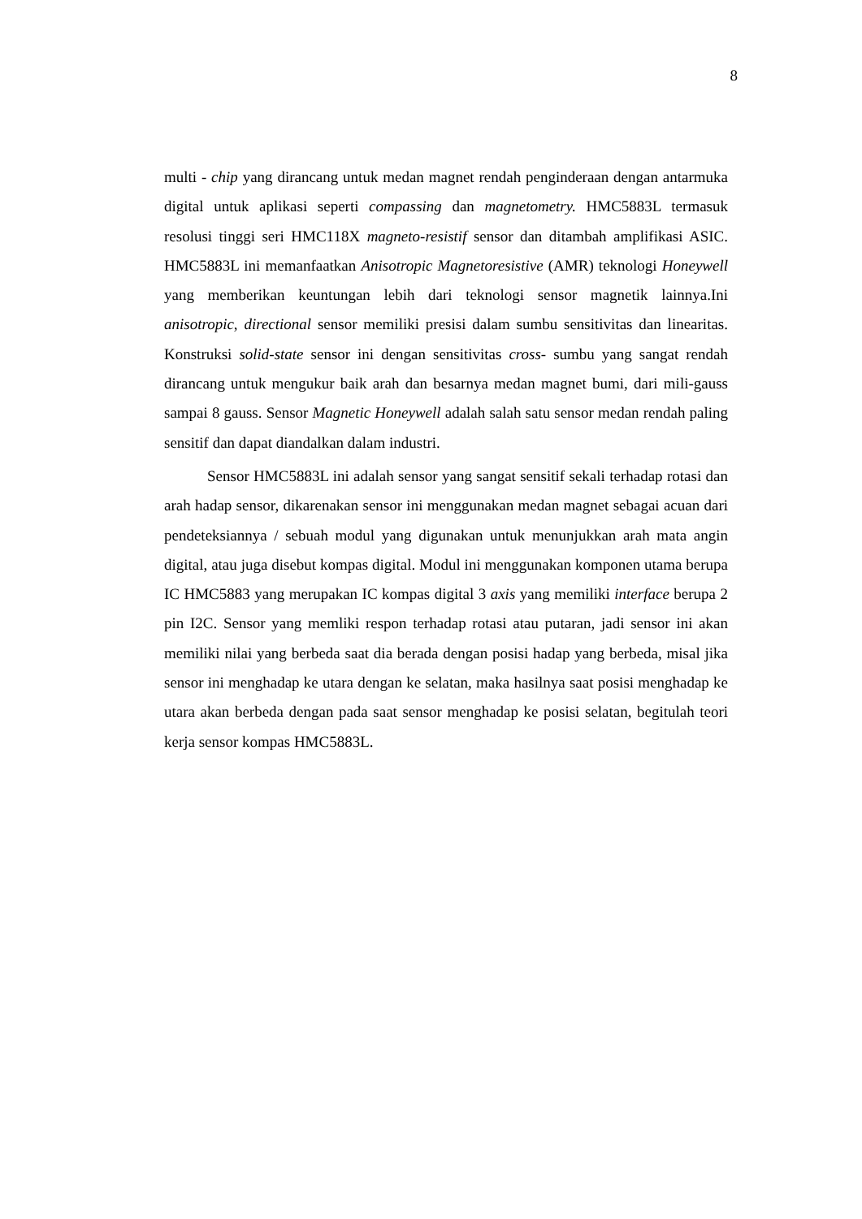8
multi - chip yang dirancang untuk medan magnet rendah penginderaan dengan antarmuka digital untuk aplikasi seperti compassing dan magnetometry. HMC5883L termasuk resolusi tinggi seri HMC118X magneto-resistif sensor dan ditambah amplifikasi ASIC. HMC5883L ini memanfaatkan Anisotropic Magnetoresistive (AMR) teknologi Honeywell yang memberikan keuntungan lebih dari teknologi sensor magnetik lainnya.Ini anisotropic, directional sensor memiliki presisi dalam sumbu sensitivitas dan linearitas. Konstruksi solid-state sensor ini dengan sensitivitas cross- sumbu yang sangat rendah dirancang untuk mengukur baik arah dan besarnya medan magnet bumi, dari mili-gauss sampai 8 gauss. Sensor Magnetic Honeywell adalah salah satu sensor medan rendah paling sensitif dan dapat diandalkan dalam industri.
Sensor HMC5883L ini adalah sensor yang sangat sensitif sekali terhadap rotasi dan arah hadap sensor, dikarenakan sensor ini menggunakan medan magnet sebagai acuan dari pendeteksiannya / sebuah modul yang digunakan untuk menunjukkan arah mata angin digital, atau juga disebut kompas digital. Modul ini menggunakan komponen utama berupa IC HMC5883 yang merupakan IC kompas digital 3 axis yang memiliki interface berupa 2 pin I2C. Sensor yang memliki respon terhadap rotasi atau putaran, jadi sensor ini akan memiliki nilai yang berbeda saat dia berada dengan posisi hadap yang berbeda, misal jika sensor ini menghadap ke utara dengan ke selatan, maka hasilnya saat posisi menghadap ke utara akan berbeda dengan pada saat sensor menghadap ke posisi selatan, begitulah teori kerja sensor kompas HMC5883L.